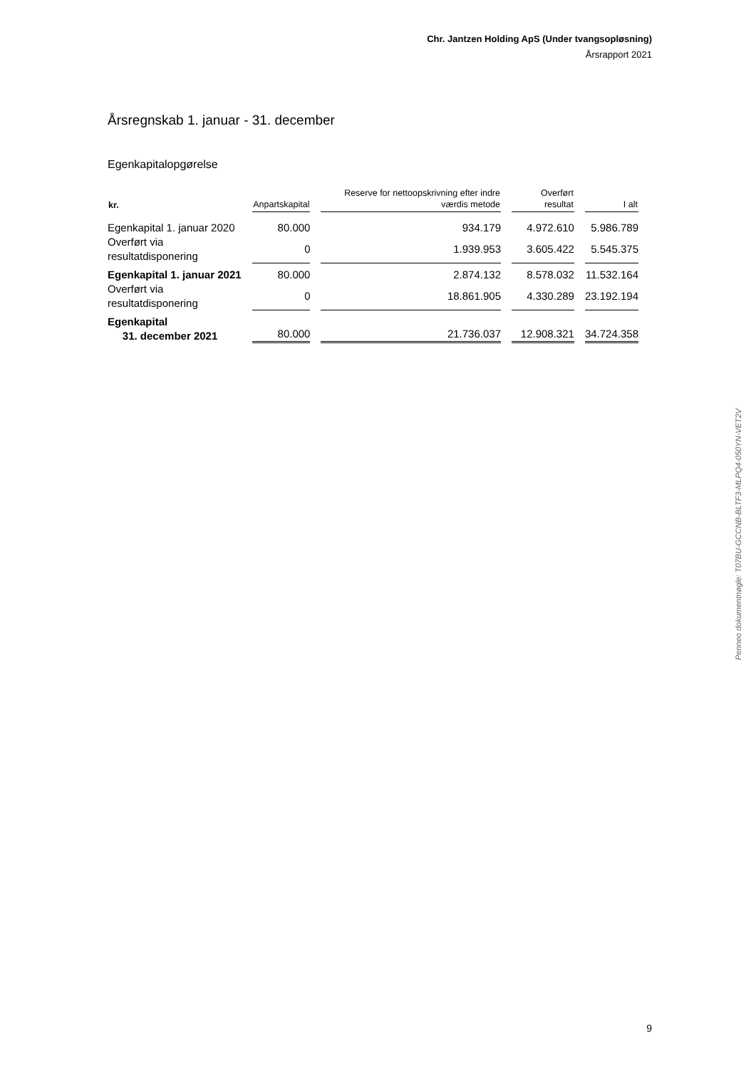Chr. Jantzen Holding ApS (Under tvangsopløsning)
Årsrapport 2021
Årsregnskab 1. januar - 31. december
Egenkapitalopgørelse
| kr. | Anpartskapital | Reserve for nettoopskrivning efter indre værdis metode | Overført resultat | I alt |
| --- | --- | --- | --- | --- |
| Egenkapital 1. januar 2020 | 80.000 | 934.179 | 4.972.610 | 5.986.789 |
| Overført via resultatdisponering | 0 | 1.939.953 | 3.605.422 | 5.545.375 |
| Egenkapital 1. januar 2021 | 80.000 | 2.874.132 | 8.578.032 | 11.532.164 |
| Overført via resultatdisponering | 0 | 18.861.905 | 4.330.289 | 23.192.194 |
| Egenkapital 31. december 2021 | 80.000 | 21.736.037 | 12.908.321 | 34.724.358 |
Penneo dokumentnøgle: T07BU-GCCNB-BLTF3-MLPQ4-050YN-VET2V
9